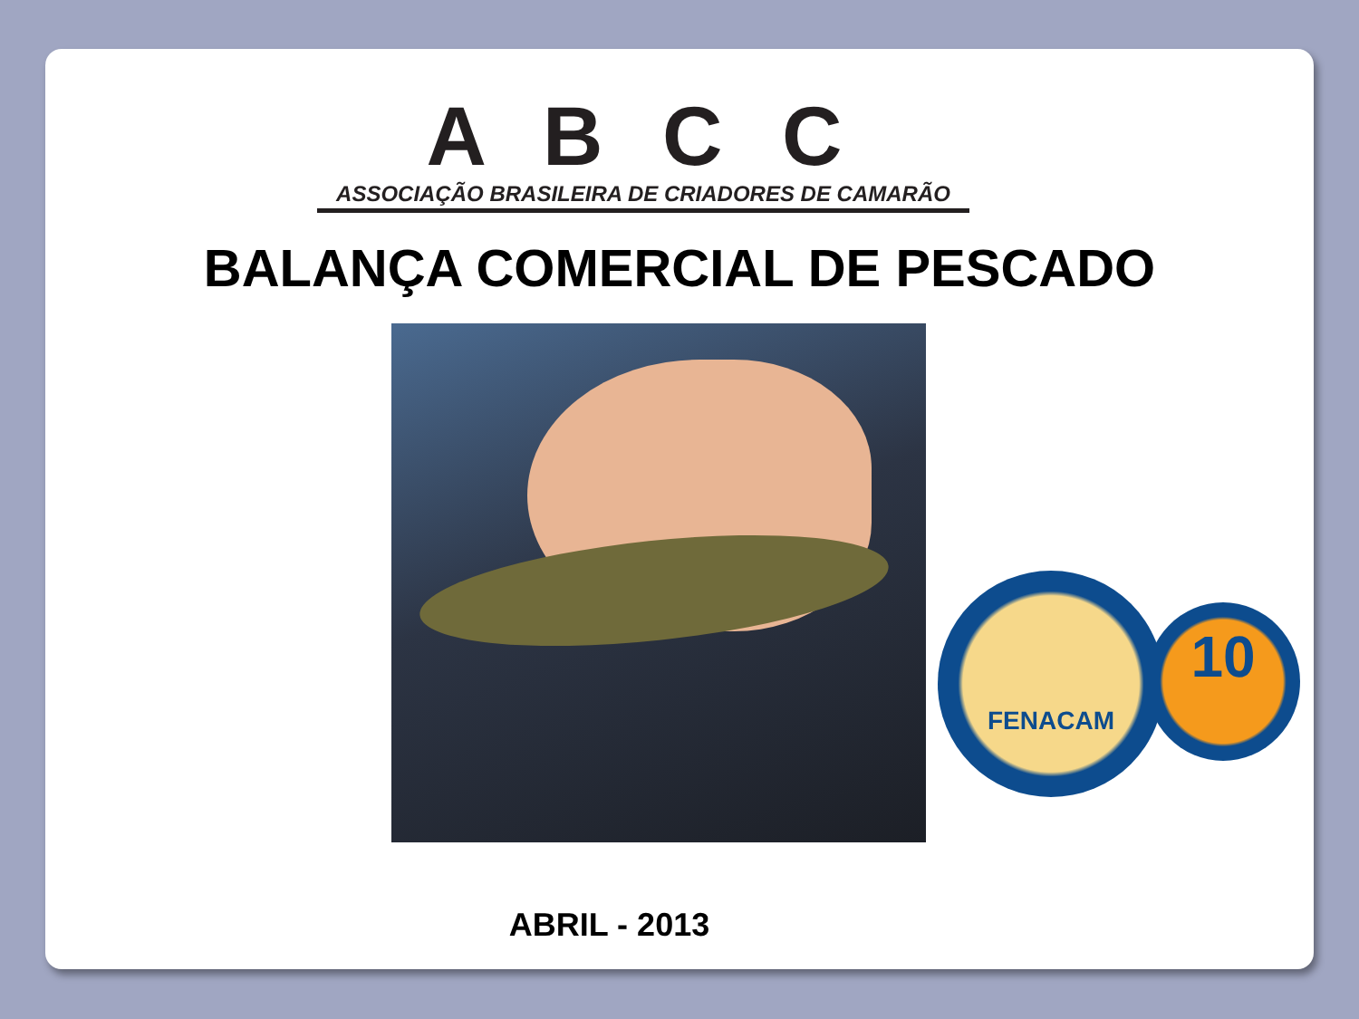A B C C
ASSOCIAÇÃO BRASILEIRA DE CRIADORES DE CAMARÃO
BALANÇA COMERCIAL DE PESCADO
FENACAM
10
ABRIL - 2013